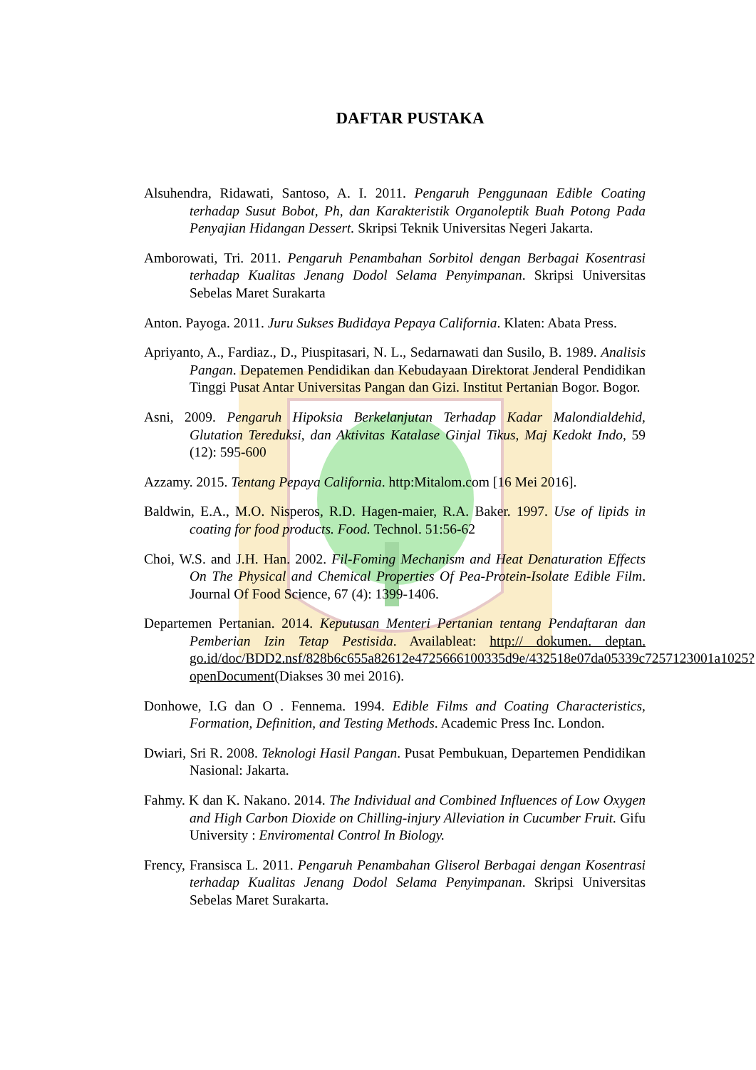DAFTAR PUSTAKA
Alsuhendra, Ridawati, Santoso, A. I. 2011. Pengaruh Penggunaan Edible Coating terhadap Susut Bobot, Ph, dan Karakteristik Organoleptik Buah Potong Pada Penyajian Hidangan Dessert. Skripsi Teknik Universitas Negeri Jakarta.
Amborowati, Tri. 2011. Pengaruh Penambahan Sorbitol dengan Berbagai Kosentrasi terhadap Kualitas Jenang Dodol Selama Penyimpanan. Skripsi Universitas Sebelas Maret Surakarta
Anton. Payoga. 2011. Juru Sukses Budidaya Pepaya California. Klaten: Abata Press.
Apriyanto, A., Fardiaz., D., Piuspitasari, N. L., Sedarnawati dan Susilo, B. 1989. Analisis Pangan. Depatemen Pendidikan dan Kebudayaan Direktorat Jenderal Pendidikan Tinggi Pusat Antar Universitas Pangan dan Gizi. Institut Pertanian Bogor. Bogor.
Asni, 2009. Pengaruh Hipoksia Berkelanjutan Terhadap Kadar Malondialdehid, Glutation Tereduksi, dan Aktivitas Katalase Ginjal Tikus, Maj Kedokt Indo, 59 (12): 595-600
Azzamy. 2015. Tentang Pepaya California. http:Mitalom.com [16 Mei 2016].
Baldwin, E.A., M.O. Nisperos, R.D. Hagen-maier, R.A. Baker. 1997. Use of lipids in coating for food products. Food. Technol. 51:56-62
Choi, W.S. and J.H. Han. 2002. Fil-Foming Mechanism and Heat Denaturation Effects On The Physical and Chemical Properties Of Pea-Protein-Isolate Edible Film. Journal Of Food Science, 67 (4): 1399-1406.
Departemen Pertanian. 2014. Keputusan Menteri Pertanian tentang Pendaftaran dan Pemberian Izin Tetap Pestisida. Availableat: http:// dokumen. deptan. go.id/doc/BDD2.nsf/828b6c655a82612e4725666100335d9e/432518e07da05339c7257123001a1025?openDocument(Diakses 30 mei 2016).
Donhowe, I.G dan O . Fennema. 1994. Edible Films and Coating Characteristics, Formation, Definition, and Testing Methods. Academic Press Inc. London.
Dwiari, Sri R. 2008. Teknologi Hasil Pangan. Pusat Pembukuan, Departemen Pendidikan Nasional: Jakarta.
Fahmy. K dan K. Nakano. 2014. The Individual and Combined Influences of Low Oxygen and High Carbon Dioxide on Chilling-injury Alleviation in Cucumber Fruit. Gifu University : Enviromental Control In Biology.
Frency, Fransisca L. 2011. Pengaruh Penambahan Gliserol Berbagai dengan Kosentrasi terhadap Kualitas Jenang Dodol Selama Penyimpanan. Skripsi Universitas Sebelas Maret Surakarta.